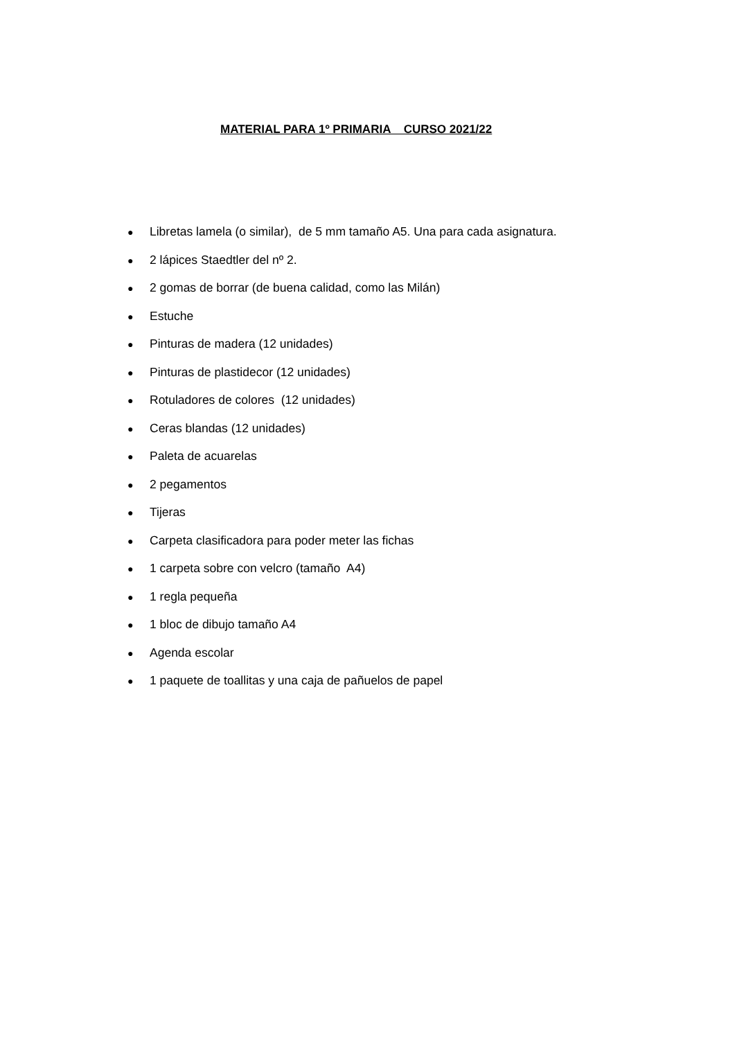MATERIAL PARA 1º PRIMARIA CURSO 2021/22
● Libretas lamela (o similar), de 5 mm tamaño A5. Una para cada asignatura.
● 2 lápices Staedtler del nº 2.
● 2 gomas de borrar (de buena calidad, como las Milán)
● Estuche
● Pinturas de madera (12 unidades)
● Pinturas de plastidecor (12 unidades)
● Rotuladores de colores (12 unidades)
● Ceras blandas (12 unidades)
● Paleta de acuarelas
● 2 pegamentos
● Tijeras
● Carpeta clasificadora para poder meter las fichas
● 1 carpeta sobre con velcro (tamaño A4)
● 1 regla pequeña
● 1 bloc de dibujo tamaño A4
● Agenda escolar
● 1 paquete de toallitas y una caja de pañuelos de papel